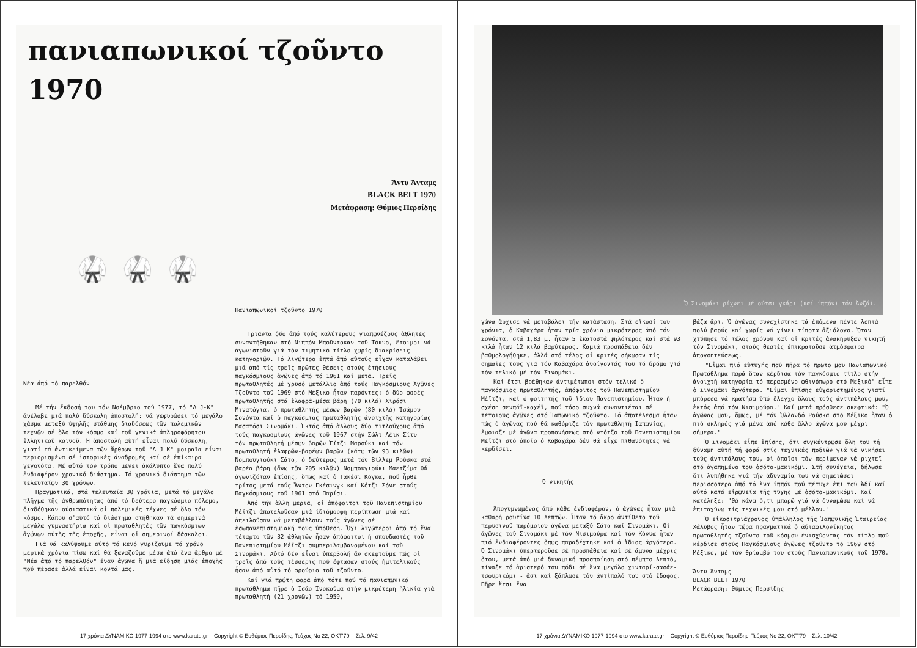πανιαπωνικοί τζοῦντο 1970
Ἄντυ Ἄνταμς
BLACK BELT 1970
Μετάφραση: Θύμιος Περσίδης
🥋 🥋 🥋
Νέα ἀπό τό παρελθόν
Μέ τήν ἔκδοσή του τόν Νοέμβριο τοῦ 1977, τό "Δ J-K" ἀνέλαβε μιά πολύ δύσκολη ἀποστολή: νά γεφυρώσει τό μεγάλο χάσμα μεταξύ ὑψηλῆς στάθμης διαδόσεως τῶν πολεμικῶν τεχνῶν σέ ὅλο τόν κόσμο καί τοῦ γενικά ἀπληροφόρητου ἑλληνικοῦ κοινοῦ. Ἡ ἀποστολή αὐτή εἶναι πολύ δύσκολη, γιατί τά ἀντικείμενα τῶν ἄρθρων τοῦ "Δ J-K" μοιραῖα εἶναι περιορισμένα σέ ἱστορικές ἀναδρομές καί σέ ἐπίκαιρα γεγονότα. Μέ αὐτό τόν τρόπο μένει ἀκάλυπτο ἕνα πολύ ἐνδιαφέρον χρονικό διάστημα. Τό χρονικό διάστημα τῶν τελευταίων 30 χρόνων.
Πραγματικά, στά τελευταῖα 30 χρόνια, μετά τό μεγάλο πλῆγμα τῆς ἀνθρωπότητας ἀπό τό δεύτερο παγκόσμιο πόλεμο, διαδόθηκαν οὐσιαστικά οἱ πολεμικές τέχνες σέ ὅλο τόν κόσμο. Κάπου σ'αὐτό τό διάστημα στήθηκαν τά σημερινά μεγάλα γυμναστήρια καί οἱ πρωταθλητές τῶν παγκόσμιων ἀγώνων αὐτῆς τῆς ἐποχῆς, εἶναι οἱ σημερινοί δάσκαλοι.
Γιά νά καλύψουμε αὐτό τό κενό γυρίζουμε τό χρόνο μερικά χρόνια πίσω καί θά ξαναζοῦμε μέσα ἀπό ἕνα ἄρθρο μέ "Νέα ἀπό τό παρελθόν" ἕναν ἀγώνα ἤ μιά εἴδηση μιᾶς ἐποχῆς πού πέρασε ἀλλά εἶναι κοντά μας.
Πανιαπωνικοί τζοῦντο 1970
Τριάντα δύο ἀπό τούς καλύτερους γιαπωνέζους ἀθλητές συναντήθηκαν στό Νιππόν Μποῦντοκαν τοῦ Τόκυο, ἕτοιμοι νά ἀγωνιστοῦν γιά τόν τιμητικό τίτλο χωρίς διακρίσεις κατηγοριῶν. Τό λιγώτερο ἑπτά ἀπό αὐτούς εἶχαν καταλάβει μιά ἀπό τίς τρεῖς πρῶτες θέσεις στούς ἐτήσιους παγκόσμιους ἀγῶνες ἀπό τό 1961 καί μετά. Τρεῖς πρωταθλητές μέ χρυσό μετάλλιο ἀπό τούς Παγκόσμιους Ἀγῶνες Τζοῦντο τοῦ 1969 στό Μέξικο ἦταν παρόντες: ὁ δύο φορές πρωταθλητής στά ἐλαφρά-μέσα βάρη (70 κιλά) Χιρόσι Μινατόγια, ὁ πρωταθλητής μέσων βαρῶν (80 κιλά) Ἰσάμου Σονόντα καί ὁ παγκόσμιος πρωταθλητής ἀνοιχτῆς κατηγορίας Μασατόσι Σινομάκι. Ἐκτός ἀπό ἄλλους δύο τιτλούχους ἀπό τούς παγκοσμίους ἀγῶνες τοῦ 1967 στήν Σώλτ Λέικ Σίτυ - τόν πρωταθλητή μέσων βαρῶν Ἐϊτζι Μαρούκι καί τόν πρωταθλητή ἐλαφρῶν-βαρέων βαρῶν (κάτω τῶν 93 κιλῶν) Νομπουγιούκι Σάτο, ὁ δεύτερος μετά τόν Βίλλεμ Ρούσκα στά βαρέα βάρη (ἄνω τῶν 205 κιλῶν) Νομπουγιούκι Μαετζίμα θά ἀγωνιζόταν ἐπίσης, ὅπως καί ὁ Τακέσι Κόγκα, πού ἦρθε τρίτος μετά τούς Ἄντον Γκέσινγκ καί Κότζι Σόνε στούς Παγκόσμιους τοῦ 1961 στό Παρίσι.
Ἀπό τήν ἄλλη μεριά, οἱ ἀπόφοιτοι τοῦ Πανεπιστημίου Μέϊτζι ἀποτελοῦσαν μιά ἰδιόμορφη περίπτωση μιά καί ἀπειλοῦσαν νά μεταβάλλουν τούς ἀγῶνες σέ ἐσωπανεπιστημιακή τους ὑπόθεση. Ὄχι λιγώτεροι ἀπό τό ἕνα τέταρτο τῶν 32 ἀθλητῶν ἦσαν ἀπόφοιτοι ἤ σπουδαστές τοῦ Πανεπιστημίου Μέϊτζι συμπεριλαμβανομένου καί τοῦ Σινομάκι. Αὐτό δέν εἶναι ὑπερβολή ἄν σκεφτοῦμε πώς οἱ τρεῖς ἀπό τούς τέσσερις πού ἔφτασαν στούς ἡμιτελικούς ἦσαν ἀπό αὐτό τό φρούριο τοῦ τζοῦντο.
Καί γιά πρώτη φορά ἀπό τότε πού τό πανιαπωνικό πρωτάθλημα πῆρε ὁ Ἰσάο Ἰνοκούμα στήν μικρότερη ἡλικία γιά πρωταθλητή (21 χρονῶν) τό 1959,
17 χρόνια ΔΥΝΑΜΙΚΟ 1977-1994 στο www.karate.gr – Copyright © Ευθύμιος Περσίδης, Τεύχος Νο 22, ΟΚΤ'79 – Σελ. 9/42
Ὁ Σινομάκι ρίχνει μέ ούτσι-γκάρι (καί ἰππόν) τόν Ἀνζάϊ.
γώνα ἄρχισε νά μεταβάλει τήν κατάσταση. Στά εἴκοσί του χρόνια, ὁ Καβαχάρα ἦταν τρία χρόνια μικρότερος ἀπό τόν Σονόντα, στά 1,83 μ. ἦταν 5 ἑκατοστά ψηλότερος καί στά 93 κιλά ἦταν 12 κιλά βαρύτερος. Καμιά προσπάθεια δέν βαθμολογήθηκε, ἀλλά στό τέλος οἱ κριτές σήκωσαν τίς σημαῖες τους γιά τόν Καβαχάρα ἀνοίγοντάς του τό δρόμο γιά τόν τελικό μέ τόν Σινομάκι.
Καί ἔτσι βρέθηκαν ἀντιμέτωποι στόν τελικό ὁ παγκόσμιος πρωταθλητής, ἀπόφοιτος τοῦ Πανεπιστημίου Μέϊτζι, καί ὁ φοιτητής τοῦ ἴδιου Πανεπιστημίου. Ἦταν ἡ σχέση σενπάϊ-κοχέϊ, πού τόσο συχνά συναντιέται σέ τέτοιους ἀγῶνες στό Ἰαπωνικό τζοῦντο. Τό ἀποτέλεσμα ἦταν πώς ὁ ἀγώνας πού θά καθόριζε τόν πρωταθλητή Ἰαπωνίας, ἔμοιαζε μέ ἀγῶνα προπονήσεως στό ντότζο τοῦ Πανεπιστημίου Μέϊτζι στό ὁποῖο ὁ Καβαχάρα δέν θά εἶχε πιθανότητες νά κερδίσει.
Ὁ νικητής
Ἀπογυμνωμένος ἀπό κάθε ἐνδιαφέρον, ὁ ἀγώνας ἦταν μιά καθαρή ρουτίνα 10 λεπτῶν. Ἦταν τό ἄκρο ἀντίθετο τοῦ περυσινοῦ παρόμοιου ἀγώνα μεταξύ Σάτο καί Σινομάκι. Οἱ ἀγῶνες τοῦ Σινομάκι μέ τόν Νισιμούρα καί τόν Κόνυα ἦταν πιό ἐνδιαφέροντες ὅπως παραδέχτηκε καί ὁ ἴδιος ἀργότερα. Ὁ Σινομάκι ὑπερτεροῦσε σέ προσπάθεια καί σέ ἄμυνα μέχρις ὅτου, μετά ἀπό μιά δυναμική προσποίηση στό πέμπτο λεπτό, τίναξε τό ἀριστερό του πόδι σέ ἕνα μεγάλο χινταρί-σασάε-τσουρικόμι - ἄσι καί ξάπλωσε τόν ἀντίπαλό του στό ἔδαφος. Πῆρε ἔτσι ἕνα
βάζα-ἄρι. Ὁ ἀγώνας συνεχίστηκε τά ἑπόμενα πέντε λεπτά πολύ βαρύς καί χωρίς νά γίνει τίποτα ἀξιόλογο. Ὅταν χτύπησε τό τέλος χρόνου καί οἱ κριτές ἀνακήρυξαν νικητή τόν Σινομάκι, στούς θεατές ἐπικρατοῦσε ἀτμόσφαιρα ἀπογοητεύσεως.
"Εἶμαι πιό εὐτυχής πού πῆρα τό πρῶτο μου Πανιαπωνικό Πρωτάθλημα παρά ὅταν κέρδισα τόν παγκόσμιο τίτλο στήν ἀνοιχτή κατηγορία τό περασμένο φθινόπωρο στό Μεξικό" εἶπε ὁ Σινομάκι ἀργότερα. "Εἶμαι ἐπίσης εὐχαριστημένος γιατί μπόρεσα νά κρατήσω ὑπό ἔλεγχο ὅλους τούς ἀντιπάλους μου, ἐκτός ἀπό τόν Νισιμούρα." Καί μετά πρόσθεσε σκεφτικά: "Ὁ ἀγώνας μου, ὅμως, μέ τόν Ὀλλανδό Ρούσκα στό Μέξικο ἦταν ὁ πιό σκληρός γιά μένα ἀπό κάθε ἄλλο ἀγώνα μου μέχρι σήμερα."
Ὁ Σινομάκι εἶπε ἐπίσης, ὅτι συγκέντρωσε ὅλη του τή δύναμη αὐτή τή φορά στίς τεχνικές ποδιῶν γιά νά νικήσει τούς ἀντιπάλους του, οἱ ὁποῖοι τόν περίμεναν νά ριχτεῖ στό ἀγαπημένο του ὁσότο-μακικόμι. Στή συνέχεια, δήλωσε ὅτι λυπήθηκε γιά τήν ἀδυναμία του νά σημειώσει περισσότερα ἀπό τό ἕνα ἰππόν πού πέτυχε ἐπί τοῦ Ἀδϊ καί αὐτό κατά εἰρωνεία τῆς τύχης μέ ὁσότο-μακικόμι. Καί κατέληξε: "Θά κάνω ὅ,τι μπορῶ γιά νά δυναμώσω καί νά ἐπιταχύνω τίς τεχνικές μου στό μέλλον."
Ὁ εἰκοσιτριάχρονος ὑπάλληλος τῆς Ἰαπωνικῆς Ἑταιρείας Χάλυβος ἦταν τώρα πραγματικά ὁ ἀδιαφιλονίκητος πρωταθλητής τζοῦντο τοῦ κόσμου ἐνισχύοντας τόν τίτλο πού κέρδισε στούς Παγκόσμιους ἀγῶνες τζοῦντο τό 1969 στό Μέξικο, μέ τόν θρίαμβό του στούς Πανιαπωνικούς τοῦ 1970.
Ἄντυ Ἄνταμς
BLACK BELT 1970
Μετάφραση: Θύμιος Περσίδης
17 χρόνια ΔΥΝΑΜΙΚΟ 1977-1994 στο www.karate.gr – Copyright © Ευθύμιος Περσίδης, Τεύχος Νο 22, ΟΚΤ'79 – Σελ. 10/42